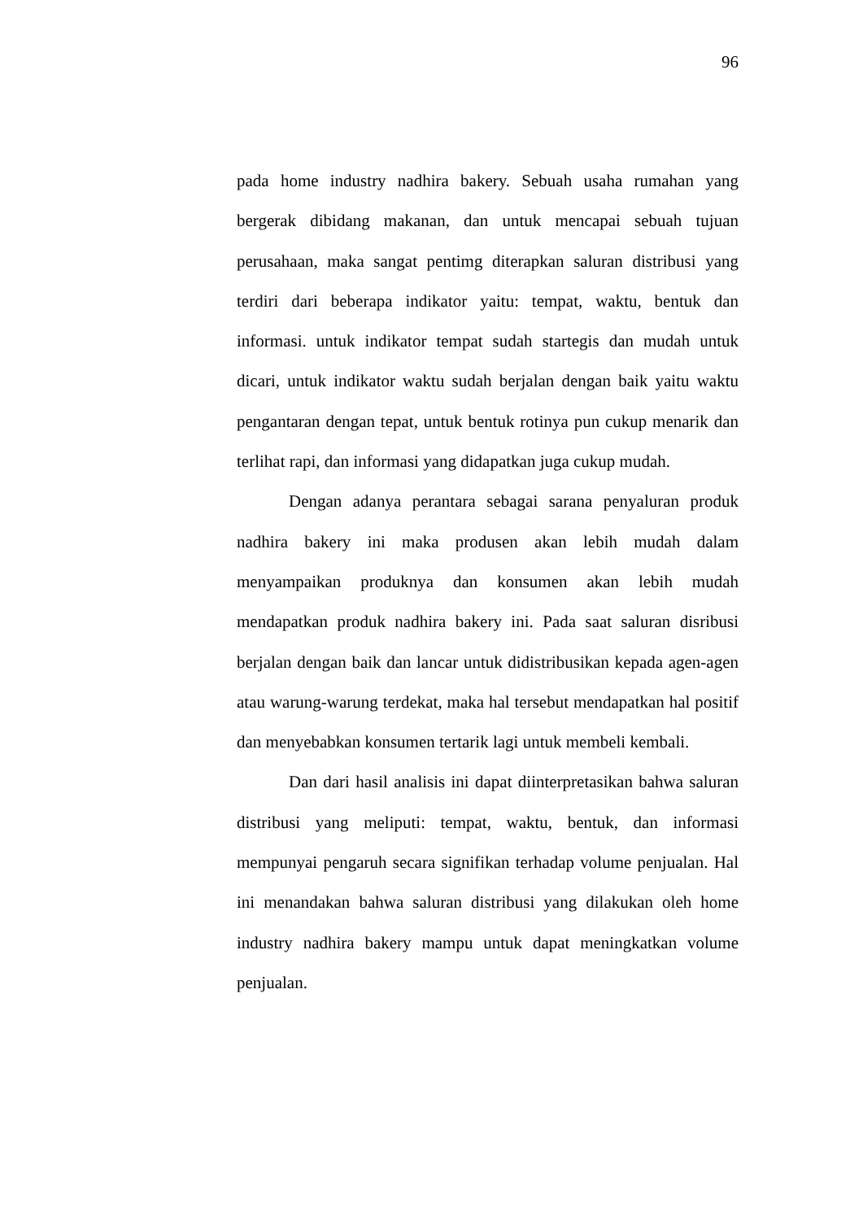96
pada home industry nadhira bakery. Sebuah usaha rumahan yang bergerak dibidang makanan, dan untuk mencapai sebuah tujuan perusahaan, maka sangat pentimg diterapkan saluran distribusi yang terdiri dari beberapa indikator yaitu: tempat, waktu, bentuk dan informasi. untuk indikator tempat sudah startegis dan mudah untuk dicari, untuk indikator waktu sudah berjalan dengan baik yaitu waktu pengantaran dengan tepat, untuk bentuk rotinya pun cukup menarik dan terlihat rapi, dan informasi yang didapatkan juga cukup mudah.
Dengan adanya perantara sebagai sarana penyaluran produk nadhira bakery ini maka produsen akan lebih mudah dalam menyampaikan produknya dan konsumen akan lebih mudah mendapatkan produk nadhira bakery ini. Pada saat saluran disribusi berjalan dengan baik dan lancar untuk didistribusikan kepada agen-agen atau warung-warung terdekat, maka hal tersebut mendapatkan hal positif dan menyebabkan konsumen tertarik lagi untuk membeli kembali.
Dan dari hasil analisis ini dapat diinterpretasikan bahwa saluran distribusi yang meliputi: tempat, waktu, bentuk, dan informasi mempunyai pengaruh secara signifikan terhadap volume penjualan. Hal ini menandakan bahwa saluran distribusi yang dilakukan oleh home industry nadhira bakery mampu untuk dapat meningkatkan volume penjualan.